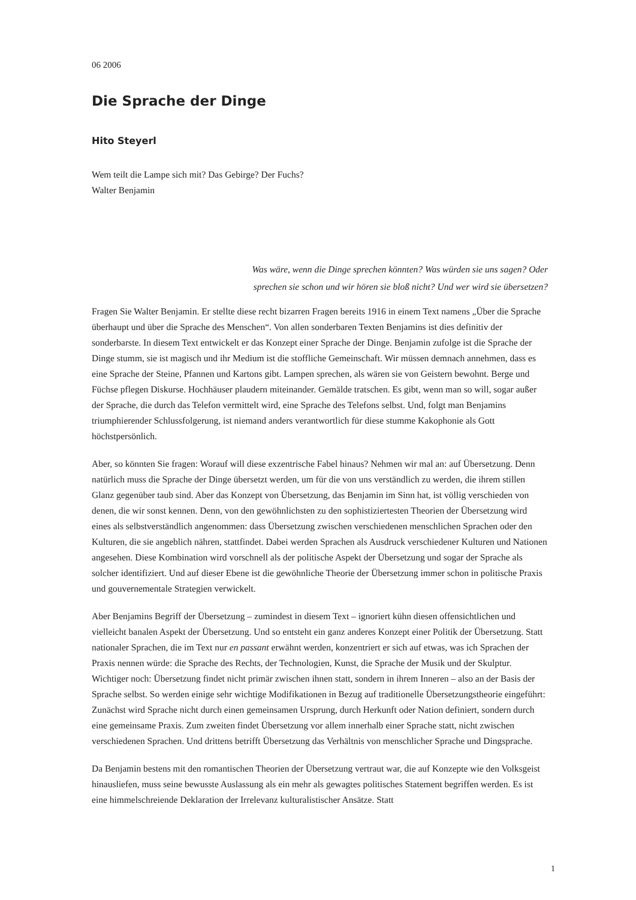06 2006
Die Sprache der Dinge
Hito Steyerl
Wem teilt die Lampe sich mit? Das Gebirge? Der Fuchs?
Walter Benjamin
Was wäre, wenn die Dinge sprechen könnten? Was würden sie uns sagen? Oder sprechen sie schon und wir hören sie bloß nicht? Und wer wird sie übersetzen?
Fragen Sie Walter Benjamin. Er stellte diese recht bizarren Fragen bereits 1916 in einem Text namens „Über die Sprache überhaupt und über die Sprache des Menschen“. Von allen sonderbaren Texten Benjamins ist dies definitiv der sonderbarste. In diesem Text entwickelt er das Konzept einer Sprache der Dinge. Benjamin zufolge ist die Sprache der Dinge stumm, sie ist magisch und ihr Medium ist die stoffliche Gemeinschaft. Wir müssen demnach annehmen, dass es eine Sprache der Steine, Pfannen und Kartons gibt. Lampen sprechen, als wären sie von Geistern bewohnt. Berge und Füchse pflegen Diskurse. Hochhäuser plaudern miteinander. Gemälde tratschen. Es gibt, wenn man so will, sogar außer der Sprache, die durch das Telefon vermittelt wird, eine Sprache des Telefons selbst. Und, folgt man Benjamins triumphierender Schlussfolgerung, ist niemand anders verantwortlich für diese stumme Kakophonie als Gott höchstpersönlich.
Aber, so könnten Sie fragen: Worauf will diese exzentrische Fabel hinaus? Nehmen wir mal an: auf Übersetzung. Denn natürlich muss die Sprache der Dinge übersetzt werden, um für die von uns verständlich zu werden, die ihrem stillen Glanz gegenüber taub sind. Aber das Konzept von Übersetzung, das Benjamin im Sinn hat, ist völlig verschieden von denen, die wir sonst kennen. Denn, von den gewöhnlichsten zu den sophistiziertesten Theorien der Übersetzung wird eines als selbstverständlich angenommen: dass Übersetzung zwischen verschiedenen menschlichen Sprachen oder den Kulturen, die sie angeblich nähren, stattfindet. Dabei werden Sprachen als Ausdruck verschiedener Kulturen und Nationen angesehen. Diese Kombination wird vorschnell als der politische Aspekt der Übersetzung und sogar der Sprache als solcher identifiziert. Und auf dieser Ebene ist die gewöhnliche Theorie der Übersetzung immer schon in politische Praxis und gouvernementale Strategien verwickelt.
Aber Benjamins Begriff der Übersetzung – zumindest in diesem Text – ignoriert kühn diesen offensichtlichen und vielleicht banalen Aspekt der Übersetzung. Und so entsteht ein ganz anderes Konzept einer Politik der Übersetzung. Statt nationaler Sprachen, die im Text nur en passant erwähnt werden, konzentriert er sich auf etwas, was ich Sprachen der Praxis nennen würde: die Sprache des Rechts, der Technologien, Kunst, die Sprache der Musik und der Skulptur. Wichtiger noch: Übersetzung findet nicht primär zwischen ihnen statt, sondern in ihrem Inneren – also an der Basis der Sprache selbst. So werden einige sehr wichtige Modifikationen in Bezug auf traditionelle Übersetzungstheorie eingeführt: Zunächst wird Sprache nicht durch einen gemeinsamen Ursprung, durch Herkunft oder Nation definiert, sondern durch eine gemeinsame Praxis. Zum zweiten findet Übersetzung vor allem innerhalb einer Sprache statt, nicht zwischen verschiedenen Sprachen. Und drittens betrifft Übersetzung das Verhältnis von menschlicher Sprache und Dingsprache.
Da Benjamin bestens mit den romantischen Theorien der Übersetzung vertraut war, die auf Konzepte wie den Volksgeist hinausliefen, muss seine bewusste Auslassung als ein mehr als gewagtes politisches Statement begriffen werden. Es ist eine himmelschreiende Deklaration der Irrelevanz kulturalistischer Ansätze. Statt
1